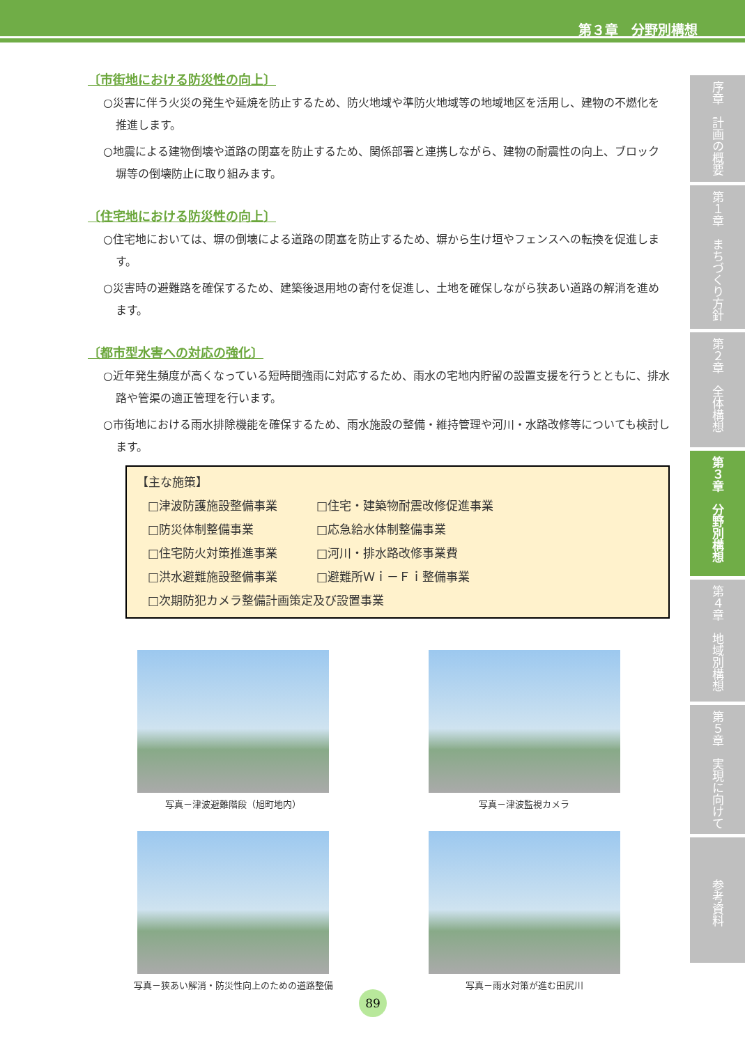第３章　分野別構想
〔市街地における防災性の向上〕
○災害に伴う火災の発生や延焼を防止するため、防火地域や準防火地域等の地域地区を活用し、建物の不燃化を推進します。
○地震による建物倒壊や道路の閉塞を防止するため、関係部署と連携しながら、建物の耐震性の向上、ブロック塀等の倒壊防止に取り組みます。
〔住宅地における防災性の向上〕
○住宅地においては、塀の倒壊による道路の閉塞を防止するため、塀から生け垣やフェンスへの転換を促進します。
○災害時の避難路を確保するため、建築後退用地の寄付を促進し、土地を確保しながら狭あい道路の解消を進めます。
〔都市型水害への対応の強化〕
○近年発生頻度が高くなっている短時間強雨に対応するため、雨水の宅地内貯留の設置支援を行うとともに、排水路や管渠の適正管理を行います。
○市街地における雨水排除機能を確保するため、雨水施設の整備・維持管理や河川・水路改修等についても検討します。
【主な施策】
| □津波防護施設整備事業 | □住宅・建築物耐震改修促進事業 |
| □防災体制整備事業 | □応急給水体制整備事業 |
| □住宅防火対策推進事業 | □河川・排水路改修事業費 |
| □洪水避難施設整備事業 | □避難所Ｗｉ－Ｆｉ整備事業 |
| □次期防犯カメラ整備計画策定及び設置事業 | |
写真－津波避難階段（旭町地内）
写真－津波監視カメラ
写真－狭あい解消・防災性向上のための道路整備
写真－雨水対策が進む田尻川
序章　計画の概要
第１章　まちづくり方針
第２章　全体構想
第３章　分野別構想
第４章　地域別構想
第５章　実現に向けて
参考資料
89